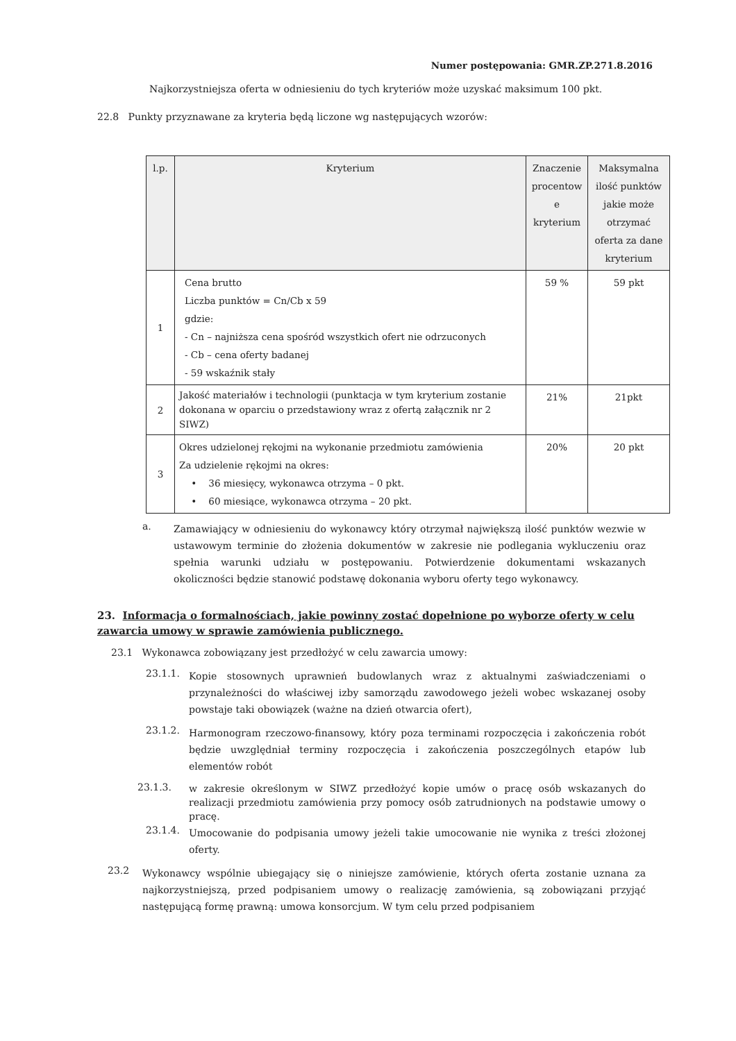Numer postępowania: GMR.ZP.271.8.2016
Najkorzystniejsza oferta w odniesieniu do tych kryteriów może uzyskać maksimum 100 pkt.
22.8 Punkty przyznawane za kryteria będą liczone wg następujących wzorów:
| l.p. | Kryterium | Znaczenie procentow e kryterium | Maksymalna ilość punktów jakie może otrzymać oferta za dane kryterium |
| --- | --- | --- | --- |
| 1 | Cena brutto Liczba punktów = Cn/Cb x 59 gdzie: - Cn – najniższa cena spośród wszystkich ofert nie odrzuconych - Cb – cena oferty badanej - 59 wskaźnik stały | 59 % | 59 pkt |
| 2 | Jakość materiałów i technologii (punktacja w tym kryterium zostanie dokonana w oparciu o przedstawiony wraz z ofertą załącznik nr 2 SIWZ) | 21% | 21pkt |
| 3 | Okres udzielonej rękojmi na wykonanie przedmiotu zamówienia Za udzielenie rękojmi na okres: • 36 miesięcy, wykonawca otrzyma – 0 pkt. • 60 miesiące, wykonawca otrzyma – 20 pkt. | 20% | 20 pkt |
a.
Zamawiający w odniesieniu do wykonawcy który otrzymał największą ilość punktów wezwie w ustawowym terminie do złożenia dokumentów w zakresie nie podlegania wykluczeniu oraz spełnia warunki udziału w postępowaniu. Potwierdzenie dokumentami wskazanych okoliczności będzie stanowić podstawę dokonania wyboru oferty tego wykonawcy.
23. Informacja o formalnościach, jakie powinny zostać dopełnione po wyborze oferty w celu zawarcia umowy w sprawie zamówienia publicznego.
23.1 Wykonawca zobowiązany jest przedłożyć w celu zawarcia umowy:
23.1.1.
Kopie stosownych uprawnień budowlanych wraz z aktualnymi zaświadczeniami o przynależności do właściwej izby samorządu zawodowego jeżeli wobec wskazanej osoby powstaje taki obowiązek (ważne na dzień otwarcia ofert),
23.1.2.
Harmonogram rzeczowo-finansowy, który poza terminami rozpoczęcia i zakończenia robót będzie uwzględniał terminy rozpoczęcia i zakończenia poszczególnych etapów lub elementów robót
23.1.3.
w zakresie określonym w SIWZ przedłożyć kopie umów o pracę osób wskazanych do realizacji przedmiotu zamówienia przy pomocy osób zatrudnionych na podstawie umowy o pracę.
23.1.4.
Umocowanie do podpisania umowy jeżeli takie umocowanie nie wynika z treści złożonej oferty.
23.2
Wykonawcy wspólnie ubiegający się o niniejsze zamówienie, których oferta zostanie uznana za najkorzystniejszą, przed podpisaniem umowy o realizację zamówienia, są zobowiązani przyjąć następującą formę prawną: umowa konsorcjum. W tym celu przed podpisaniem